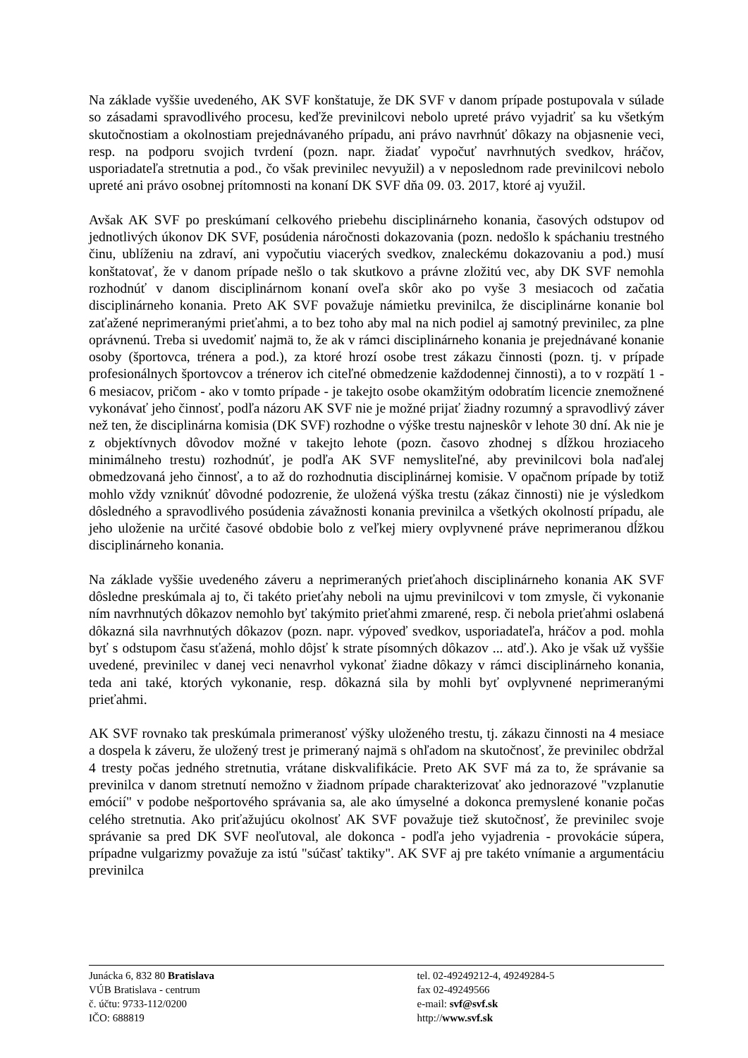Na základe vyššie uvedeného, AK SVF konštatuje, že DK SVF v danom prípade postupovala v súlade so zásadami spravodlivého procesu, keďže previnilcovi nebolo upreté právo vyjadriť sa ku všetkým skutočnostiam a okolnostiam prejednávaného prípadu, ani právo navrhnúť dôkazy na objasnenie veci, resp. na podporu svojich tvrdení (pozn. napr. žiadať vypočuť navrhnutých svedkov, hráčov, usporiadateľa stretnutia a pod., čo však previnilec nevyužil) a v neposlednom rade previnilcovi nebolo upreté ani právo osobnej prítomnosti na konaní DK SVF dňa 09. 03. 2017, ktoré aj využil.
Avšak AK SVF po preskúmaní celkového priebehu disciplinárneho konania, časových odstupov od jednotlivých úkonov DK SVF, posúdenia náročnosti dokazovania (pozn. nedošlo k spáchaniu trestného činu, ublíženiu na zdraví, ani vypočutiu viacerých svedkov, znaleckému dokazovaniu a pod.) musí konštatovať, že v danom prípade nešlo o tak skutkovo a právne zložitú vec, aby DK SVF nemohla rozhodnúť v danom disciplinárnom konaní oveľa skôr ako po vyše 3 mesiacoch od začatia disciplinárneho konania. Preto AK SVF považuje námietku previnilca, že disciplinárne konanie bol zaťažené neprimeranými prieťahmi, a to bez toho aby mal na nich podiel aj samotný previnilec, za plne oprávnenú. Treba si uvedomiť najmä to, že ak v rámci disciplinárneho konania je prejednávané konanie osoby (športovca, trénera a pod.), za ktoré hrozí osobe trest zákazu činnosti (pozn. tj. v prípade profesionálnych športovcov a trénerov ich citeľné obmedzenie každodennej činnosti), a to v rozpätí 1 - 6 mesiacov, pričom - ako v tomto prípade - je takejto osobe okamžitým odobratím licencie znemožnené vykonávať jeho činnosť, podľa názoru AK SVF nie je možné prijať žiadny rozumný a spravodlivý záver než ten, že disciplinárna komisia (DK SVF) rozhodne o výške trestu najneskôr v lehote 30 dní. Ak nie je z objektívnych dôvodov možné v takejto lehote (pozn. časovo zhodnej s dĺžkou hroziaceho minimálneho trestu) rozhodnúť, je podľa AK SVF nemysliteľné, aby previnilcovi bola naďalej obmedzovaná jeho činnosť, a to až do rozhodnutia disciplinárnej komisie. V opačnom prípade by totiž mohlo vždy vzniknúť dôvodné podozrenie, že uložená výška trestu (zákaz činnosti) nie je výsledkom dôsledného a spravodlivého posúdenia závažnosti konania previnilca a všetkých okolností prípadu, ale jeho uloženie na určité časové obdobie bolo z veľkej miery ovplyvnené práve neprimeranou dĺžkou disciplinárneho konania.
Na základe vyššie uvedeného záveru a neprimeraných prieťahoch disciplinárneho konania AK SVF dôsledne preskúmala aj to, či takéto prieťahy neboli na ujmu previnilcovi v tom zmysle, či vykonanie ním navrhnutých dôkazov nemohlo byť takýmito prieťahmi zmarené, resp. či nebola prieťahmi oslabená dôkazná sila navrhnutých dôkazov (pozn. napr. výpoveď svedkov, usporiadateľa, hráčov a pod. mohla byť s odstupom času sťažená, mohlo dôjsť k strate písomných dôkazov ... atď.). Ako je však už vyššie uvedené, previnilec v danej veci nenavrhol vykonať žiadne dôkazy v rámci disciplinárneho konania, teda ani také, ktorých vykonanie, resp. dôkazná sila by mohli byť ovplyvnené neprimeranými prieťahmi.
AK SVF rovnako tak preskúmala primeranosť výšky uloženého trestu, tj. zákazu činnosti na 4 mesiace a dospela k záveru, že uložený trest je primeraný najmä s ohľadom na skutočnosť, že previnilec obdržal 4 tresty počas jedného stretnutia, vrátane diskvalifikácie. Preto AK SVF má za to, že správanie sa previnilca v danom stretnutí nemožno v žiadnom prípade charakterizovať ako jednorazové "vzplanutie emócií" v podobe nešportového správania sa, ale ako úmyselné a dokonca premyslené konanie počas celého stretnutia. Ako priťažujúcu okolnosť AK SVF považuje tiež skutočnosť, že previnilec svoje správanie sa pred DK SVF neoľutoval, ale dokonca - podľa jeho vyjadrenia - provokácie súpera, prípadne vulgarizmy považuje za istú "súčasť taktiky". AK SVF aj pre takéto vnímanie a argumentáciu previnilca
Junácka 6, 832 80 Bratislava
VÚB Bratislava - centrum
č. účtu: 9733-112/0200
IČO: 688819
tel. 02-49249212-4, 49249284-5
fax 02-49249566
e-mail: svf@svf.sk
http://www.svf.sk